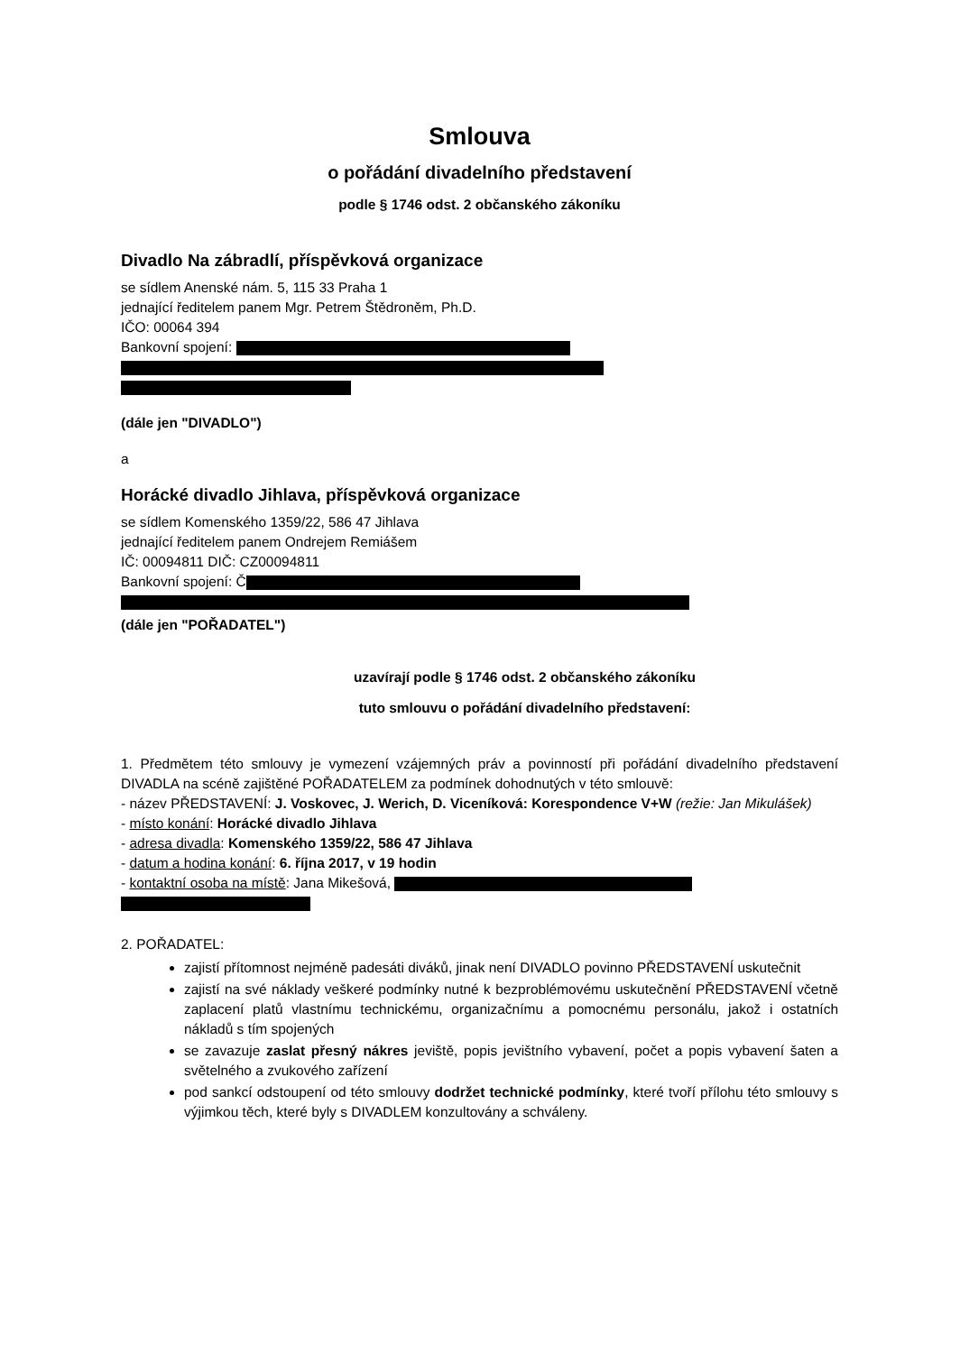Smlouva
o pořádání divadelního představení
podle § 1746 odst. 2 občanského zákoníku
Divadlo Na zábradlí, příspěvková organizace
se sídlem Anenské nám. 5, 115 33 Praha 1
jednající ředitelem panem Mgr. Petrem Štědroněm, Ph.D.
IČO: 00064 394
Bankovní spojení:
(dále jen "DIVADLO")
a
Horácké divadlo Jihlava, příspěvková organizace
se sídlem Komenského 1359/22, 586 47 Jihlava
jednající ředitelem panem Ondrejem Remiášem
IČ: 00094811 DIČ: CZ00094811
Bankovní spojení: Č
(dále jen "POŘADATEL")
uzavírají podle § 1746 odst. 2 občanského zákoníku
tuto smlouvu o pořádání divadelního představení:
1. Předmětem této smlouvy je vymezení vzájemných práv a povinností při pořádání divadelního představení DIVADLA na scéně zajištěné POŘADATELEM za podmínek dohodnutých v této smlouvě:
- název PŘEDSTAVENÍ: J. Voskovec, J. Werich, D. Viceníková: Korespondence V+W (režie: Jan Mikulášek)
- místo konání: Horácké divadlo Jihlava
- adresa divadla: Komenského 1359/22, 586 47 Jihlava
- datum a hodina konání: 6. října 2017, v 19 hodin
- kontaktní osoba na místě: Jana Mikešová,
2. POŘADATEL:
zajistí přítomnost nejméně padesáti diváků, jinak není DIVADLO povinno PŘEDSTAVENÍ uskutečnit
zajistí na své náklady veškeré podmínky nutné k bezproblémovému uskutečnění PŘEDSTAVENÍ včetně zaplacení platů vlastnímu technickému, organizačnímu a pomocnému personálu, jakož i ostatních nákladů s tím spojených
se zavazuje zaslat přesný nákres jeviště, popis jevištního vybavení, počet a popis vybavení šaten a světelného a zvukového zařízení
pod sankcí odstoupení od této smlouvy dodržet technické podmínky, které tvoří přílohu této smlouvy s výjimkou těch, které byly s DIVADLEM konzultovány a schváleny.